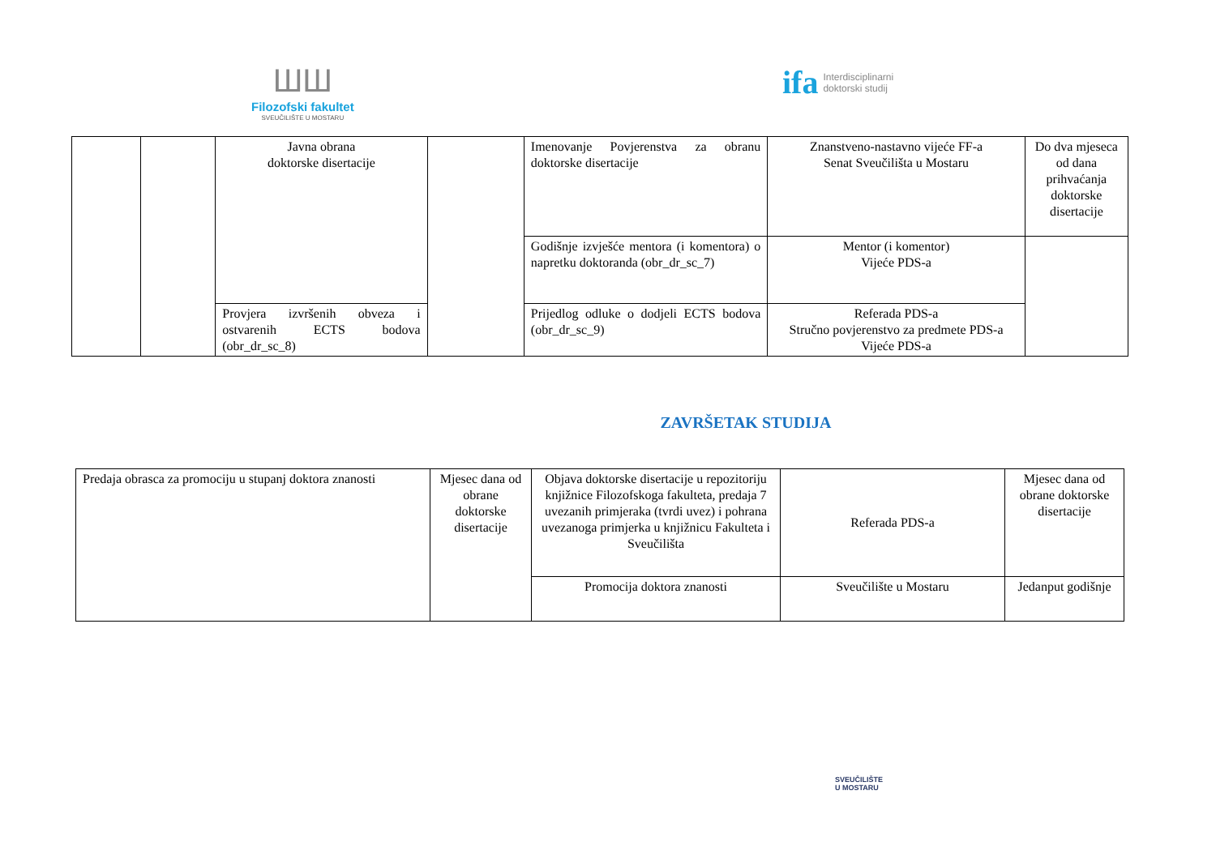ШШ
Filozofski fakultet
SVEUČILIŠTE U MOSTARU
ifa Interdisciplinarni
doktorski studij
| | | Javna obrana doktorske disertacije | | Imenovanje Povjerenstva za obranu doktorske disertacije | Znanstveno-nastavno vijeće FF-a Senat Sveučilišta u Mostaru | Do dva mjeseca od dana prihvaćanja doktorske disertacije |
| | | | | Godišnje izvješće mentora (i komentora) o napretku doktoranda (obr_dr_sc_7) | Mentor (i komentor) Vijeće PDS-a | |
| | | Provjera izvršenih obveza i ostvarenih ECTS bodova (obr_dr_sc_8) | | Prijedlog odluke o dodjeli ECTS bodova (obr_dr_sc_9) | Referada PDS-a Stručno povjerenstvo za predmete PDS-a Vijeće PDS-a | |
ZAVRŠETAK STUDIJA
| Predaja obrasca za promociju u stupanj doktora znanosti | Mjesec dana od obrane doktorske disertacije | Objava doktorske disertacije u repozitoriju knjižnice Filozofskoga fakulteta, predaja 7 uvezanih primjeraka (tvrdi uvez) i pohrana uvezanoga primjerka u knjižnicu Fakulteta i Sveučilišta | Referada PDS-a | Mjesec dana od obrane doktorske disertacije |
| | | Promocija doktora znanosti | Sveučilište u Mostaru | Jedanput godišnje |
SVEUČILIŠTE
U MOSTARU